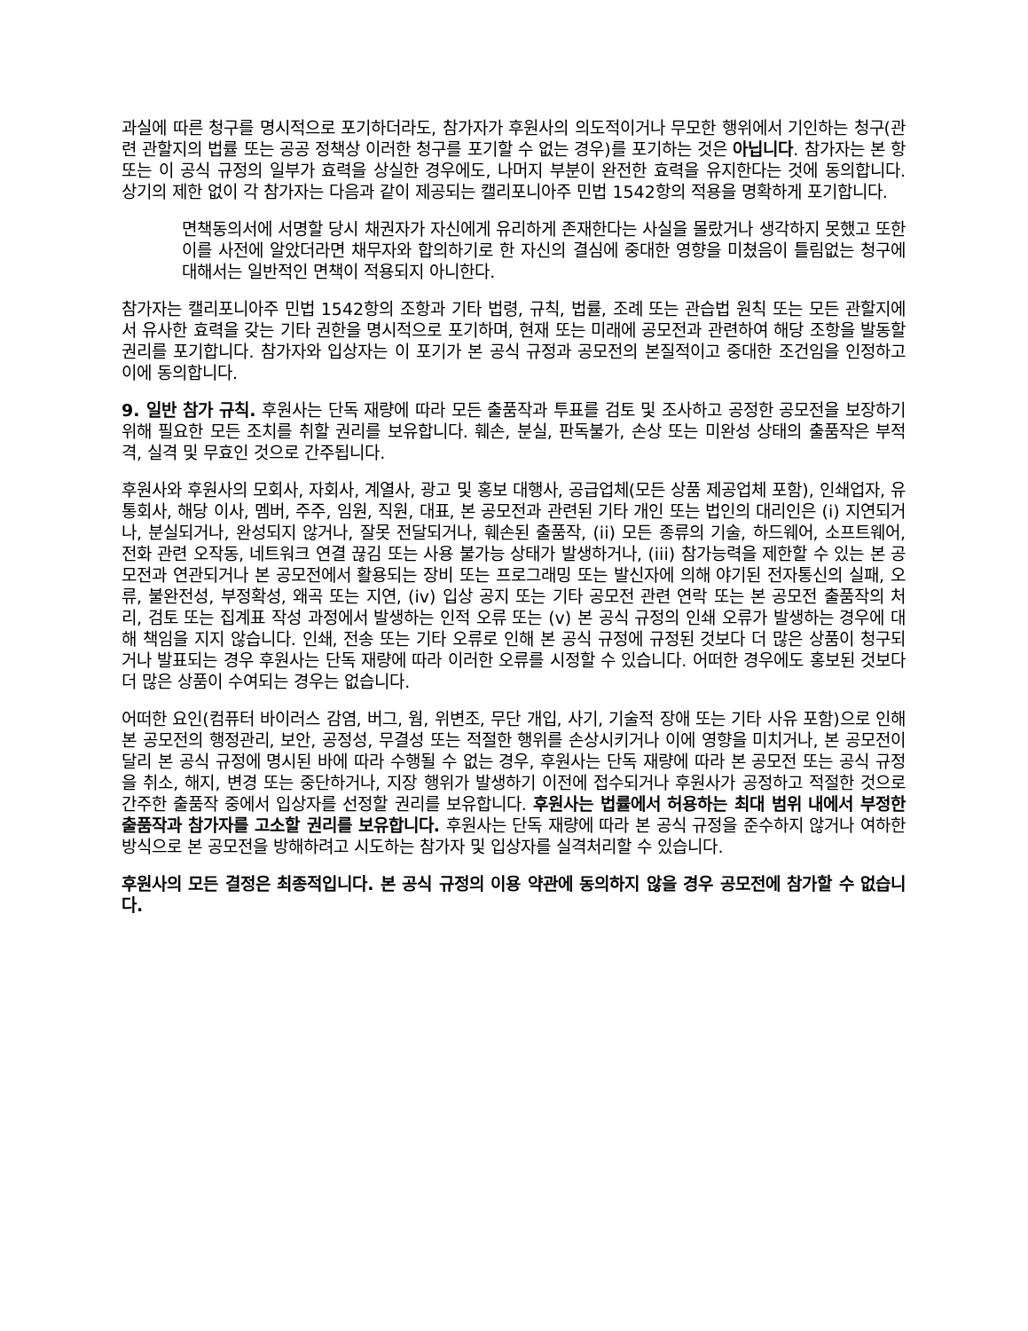과실에 따른 청구를 명시적으로 포기하더라도, 참가자가 후원사의 의도적이거나 무모한 행위에서 기인하는 청구(관련 관할지의 법률 또는 공공 정책상 이러한 청구를 포기할 수 없는 경우)를 포기하는 것은 아닙니다. 참가자는 본 항 또는 이 공식 규정의 일부가 효력을 상실한 경우에도, 나머지 부분이 완전한 효력을 유지한다는 것에 동의합니다. 상기의 제한 없이 각 참가자는 다음과 같이 제공되는 캘리포니아주 민법 1542항의 적용을 명확하게 포기합니다.
면책동의서에 서명할 당시 채권자가 자신에게 유리하게 존재한다는 사실을 몰랐거나 생각하지 못했고 또한 이를 사전에 알았더라면 채무자와 합의하기로 한 자신의 결심에 중대한 영향을 미쳤음이 틀림없는 청구에 대해서는 일반적인 면책이 적용되지 아니한다.
참가자는 캘리포니아주 민법 1542항의 조항과 기타 법령, 규칙, 법률, 조례 또는 관습법 원칙 또는 모든 관할지에서 유사한 효력을 갖는 기타 권한을 명시적으로 포기하며, 현재 또는 미래에 공모전과 관련하여 해당 조항을 발동할 권리를 포기합니다. 참가자와 입상자는 이 포기가 본 공식 규정과 공모전의 본질적이고 중대한 조건임을 인정하고 이에 동의합니다.
9. 일반 참가 규칙. 후원사는 단독 재량에 따라 모든 출품작과 투표를 검토 및 조사하고 공정한 공모전을 보장하기 위해 필요한 모든 조치를 취할 권리를 보유합니다. 훼손, 분실, 판독불가, 손상 또는 미완성 상태의 출품작은 부적격, 실격 및 무효인 것으로 간주됩니다.
후원사와 후원사의 모회사, 자회사, 계열사, 광고 및 홍보 대행사, 공급업체(모든 상품 제공업체 포함), 인쇄업자, 유통회사, 해당 이사, 멤버, 주주, 임원, 직원, 대표, 본 공모전과 관련된 기타 개인 또는 법인의 대리인은 (i) 지연되거나, 분실되거나, 완성되지 않거나, 잘못 전달되거나, 훼손된 출품작, (ii) 모든 종류의 기술, 하드웨어, 소프트웨어, 전화 관련 오작동, 네트워크 연결 끊김 또는 사용 불가능 상태가 발생하거나, (iii) 참가능력을 제한할 수 있는 본 공모전과 연관되거나 본 공모전에서 활용되는 장비 또는 프로그래밍 또는 발신자에 의해 야기된 전자통신의 실패, 오류, 불완전성, 부정확성, 왜곡 또는 지연, (iv) 입상 공지 또는 기타 공모전 관련 연락 또는 본 공모전 출품작의 처리, 검토 또는 집계표 작성 과정에서 발생하는 인적 오류 또는 (v) 본 공식 규정의 인쇄 오류가 발생하는 경우에 대해 책임을 지지 않습니다. 인쇄, 전송 또는 기타 오류로 인해 본 공식 규정에 규정된 것보다 더 많은 상품이 청구되거나 발표되는 경우 후원사는 단독 재량에 따라 이러한 오류를 시정할 수 있습니다. 어떠한 경우에도 홍보된 것보다 더 많은 상품이 수여되는 경우는 없습니다.
어떠한 요인(컴퓨터 바이러스 감염, 버그, 웜, 위변조, 무단 개입, 사기, 기술적 장애 또는 기타 사유 포함)으로 인해 본 공모전의 행정관리, 보안, 공정성, 무결성 또는 적절한 행위를 손상시키거나 이에 영향을 미치거나, 본 공모전이 달리 본 공식 규정에 명시된 바에 따라 수행될 수 없는 경우, 후원사는 단독 재량에 따라 본 공모전 또는 공식 규정을 취소, 해지, 변경 또는 중단하거나, 지장 행위가 발생하기 이전에 접수되거나 후원사가 공정하고 적절한 것으로 간주한 출품작 중에서 입상자를 선정할 권리를 보유합니다. 후원사는 법률에서 허용하는 최대 범위 내에서 부정한 출품작과 참가자를 고소할 권리를 보유합니다. 후원사는 단독 재량에 따라 본 공식 규정을 준수하지 않거나 여하한 방식으로 본 공모전을 방해하려고 시도하는 참가자 및 입상자를 실격처리할 수 있습니다.
후원사의 모든 결정은 최종적입니다. 본 공식 규정의 이용 약관에 동의하지 않을 경우 공모전에 참가할 수 없습니다.